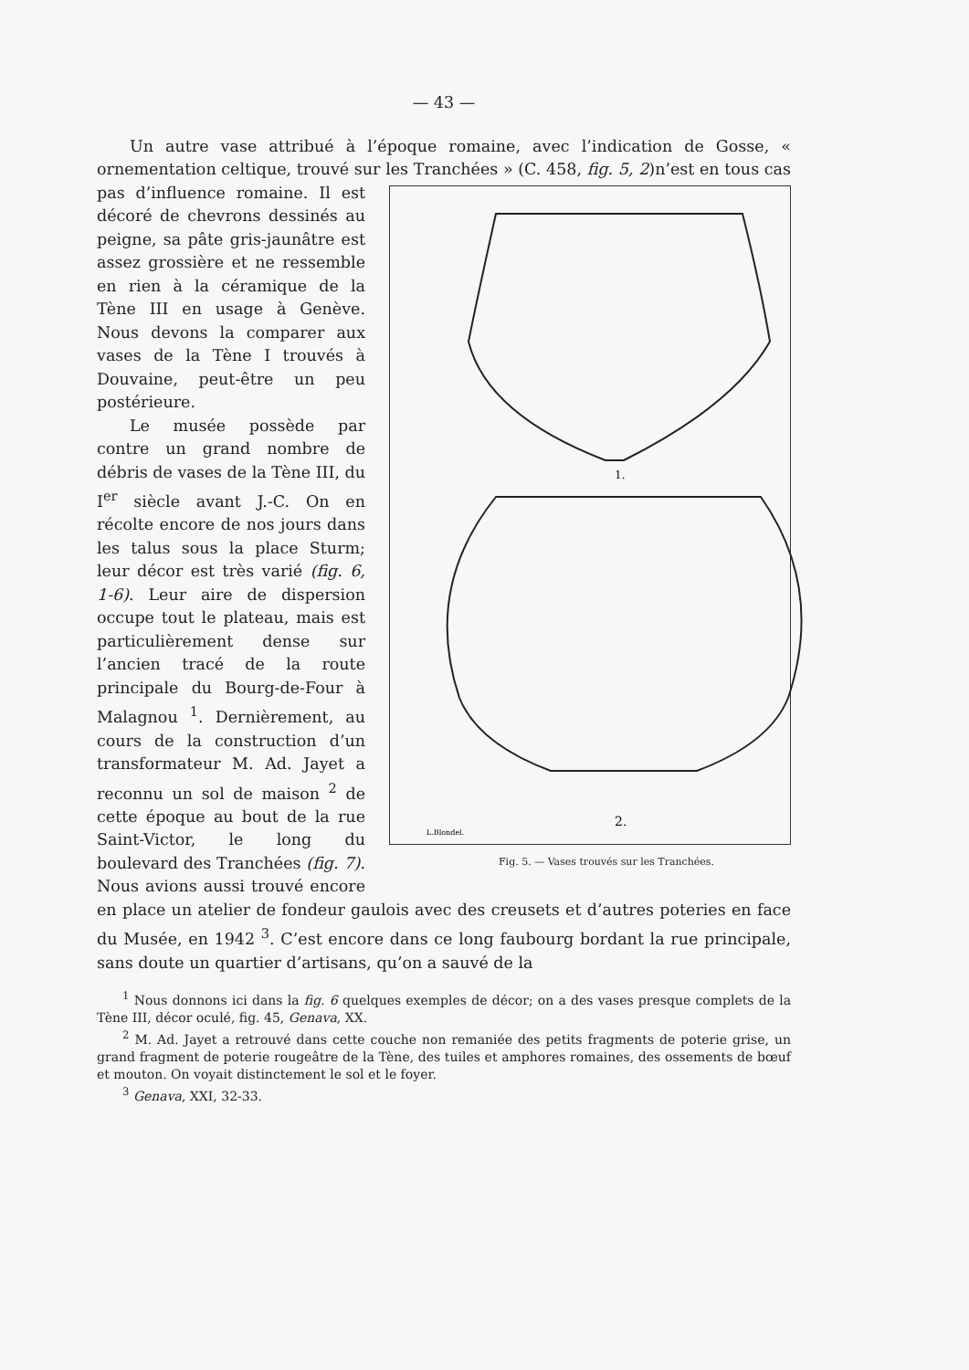— 43 —
Un autre vase attribué à l’époque romaine, avec l’indication de Gosse, « ornementation celtique, trouvé sur les Tranchées » (C. 458, fig. 5, 2)n’est en tous cas
1.
2.
L.Blondel.
Fig. 5. — Vases trouvés sur les Tranchées. pas d’influence romaine. Il est décoré de chevrons dessinés au peigne, sa pâte gris-jaunâtre est assez grossière et ne ressemble en rien à la céramique de la Tène III en usage à Genève. Nous devons la comparer aux vases de la Tène I trouvés à Douvaine, peut-être un peu postérieure.
Le musée possède par contre un grand nombre de débris de vases de la Tène III, du I<sup>er</sup> siècle avant J.-C. On en récolte encore de nos jours dans les talus sous la place Sturm; leur décor est très varié (fig. 6, 1-6). Leur aire de dispersion occupe tout le plateau, mais est particulièrement dense sur l’ancien tracé de la route principale du Bourg-de-Four à Malagnou <sup>1</sup>. Dernièrement, au cours de la construction d’un transformateur M. Ad. Jayet a reconnu un sol de maison <sup>2</sup> de cette époque au bout de la rue Saint-Victor, le long du boulevard des Tranchées (fig. 7). Nous avions aussi trouvé encore en place un atelier de fondeur gaulois avec des creusets et d’autres poteries en face du Musée, en 1942 <sup>3</sup>. C’est encore dans ce long faubourg bordant la rue principale, sans doute un quartier d’artisans, qu’on a sauvé de la
<sup>1</sup> Nous donnons ici dans la fig. 6 quelques exemples de décor; on a des vases presque complets de la Tène III, décor oculé, fig. 45, Genava, XX.
<sup>2</sup> M. Ad. Jayet a retrouvé dans cette couche non remaniée des petits fragments de poterie grise, un grand fragment de poterie rougeâtre de la Tène, des tuiles et amphores romaines, des ossements de bœuf et mouton. On voyait distinctement le sol et le foyer.
<sup>3</sup> Genava, XXI, 32-33.